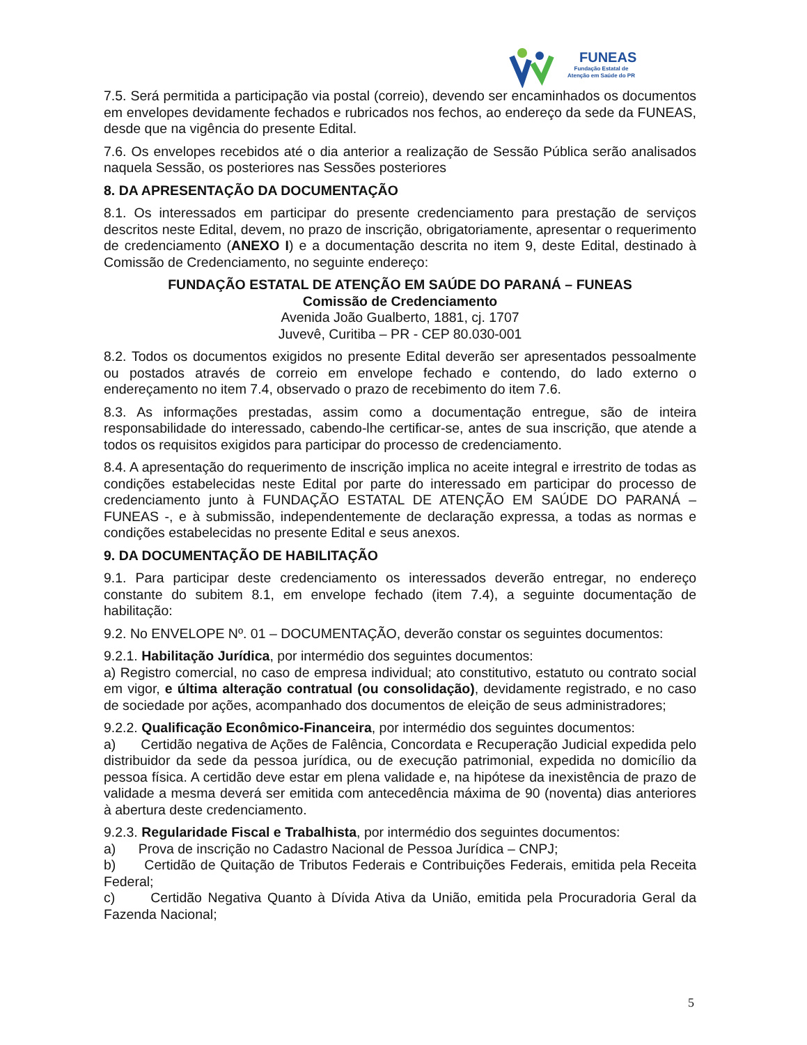FUNEAS
Fundação Estatal de
Atenção em Saúde do PR
7.5. Será permitida a participação via postal (correio), devendo ser encaminhados os documentos em envelopes devidamente fechados e rubricados nos fechos, ao endereço da sede da FUNEAS, desde que na vigência do presente Edital.
7.6. Os envelopes recebidos até o dia anterior a realização de Sessão Pública serão analisados naquela Sessão, os posteriores nas Sessões posteriores
8. DA APRESENTAÇÃO DA DOCUMENTAÇÃO
8.1. Os interessados em participar do presente credenciamento para prestação de serviços descritos neste Edital, devem, no prazo de inscrição, obrigatoriamente, apresentar o requerimento de credenciamento (ANEXO I) e a documentação descrita no item 9, deste Edital, destinado à Comissão de Credenciamento, no seguinte endereço:
FUNDAÇÃO ESTATAL DE ATENÇÃO EM SAÚDE DO PARANÁ – FUNEAS
Comissão de Credenciamento
Avenida João Gualberto, 1881, cj. 1707
Juvevê, Curitiba – PR - CEP 80.030-001
8.2. Todos os documentos exigidos no presente Edital deverão ser apresentados pessoalmente ou postados através de correio em envelope fechado e contendo, do lado externo o endereçamento no item 7.4, observado o prazo de recebimento do item 7.6.
8.3. As informações prestadas, assim como a documentação entregue, são de inteira responsabilidade do interessado, cabendo-lhe certificar-se, antes de sua inscrição, que atende a todos os requisitos exigidos para participar do processo de credenciamento.
8.4. A apresentação do requerimento de inscrição implica no aceite integral e irrestrito de todas as condições estabelecidas neste Edital por parte do interessado em participar do processo de credenciamento junto à FUNDAÇÃO ESTATAL DE ATENÇÃO EM SAÚDE DO PARANÁ – FUNEAS -, e à submissão, independentemente de declaração expressa, a todas as normas e condições estabelecidas no presente Edital e seus anexos.
9. DA DOCUMENTAÇÃO DE HABILITAÇÃO
9.1. Para participar deste credenciamento os interessados deverão entregar, no endereço constante do subitem 8.1, em envelope fechado (item 7.4), a seguinte documentação de habilitação:
9.2. No ENVELOPE Nº. 01 – DOCUMENTAÇÃO, deverão constar os seguintes documentos:
9.2.1. Habilitação Jurídica, por intermédio dos seguintes documentos:
a) Registro comercial, no caso de empresa individual; ato constitutivo, estatuto ou contrato social em vigor, e última alteração contratual (ou consolidação), devidamente registrado, e no caso de sociedade por ações, acompanhado dos documentos de eleição de seus administradores;
9.2.2. Qualificação Econômico-Financeira, por intermédio dos seguintes documentos:
a) Certidão negativa de Ações de Falência, Concordata e Recuperação Judicial expedida pelo distribuidor da sede da pessoa jurídica, ou de execução patrimonial, expedida no domicílio da pessoa física. A certidão deve estar em plena validade e, na hipótese da inexistência de prazo de validade a mesma deverá ser emitida com antecedência máxima de 90 (noventa) dias anteriores à abertura deste credenciamento.
9.2.3. Regularidade Fiscal e Trabalhista, por intermédio dos seguintes documentos:
a) Prova de inscrição no Cadastro Nacional de Pessoa Jurídica – CNPJ;
b) Certidão de Quitação de Tributos Federais e Contribuições Federais, emitida pela Receita Federal;
c) Certidão Negativa Quanto à Dívida Ativa da União, emitida pela Procuradoria Geral da Fazenda Nacional;
5